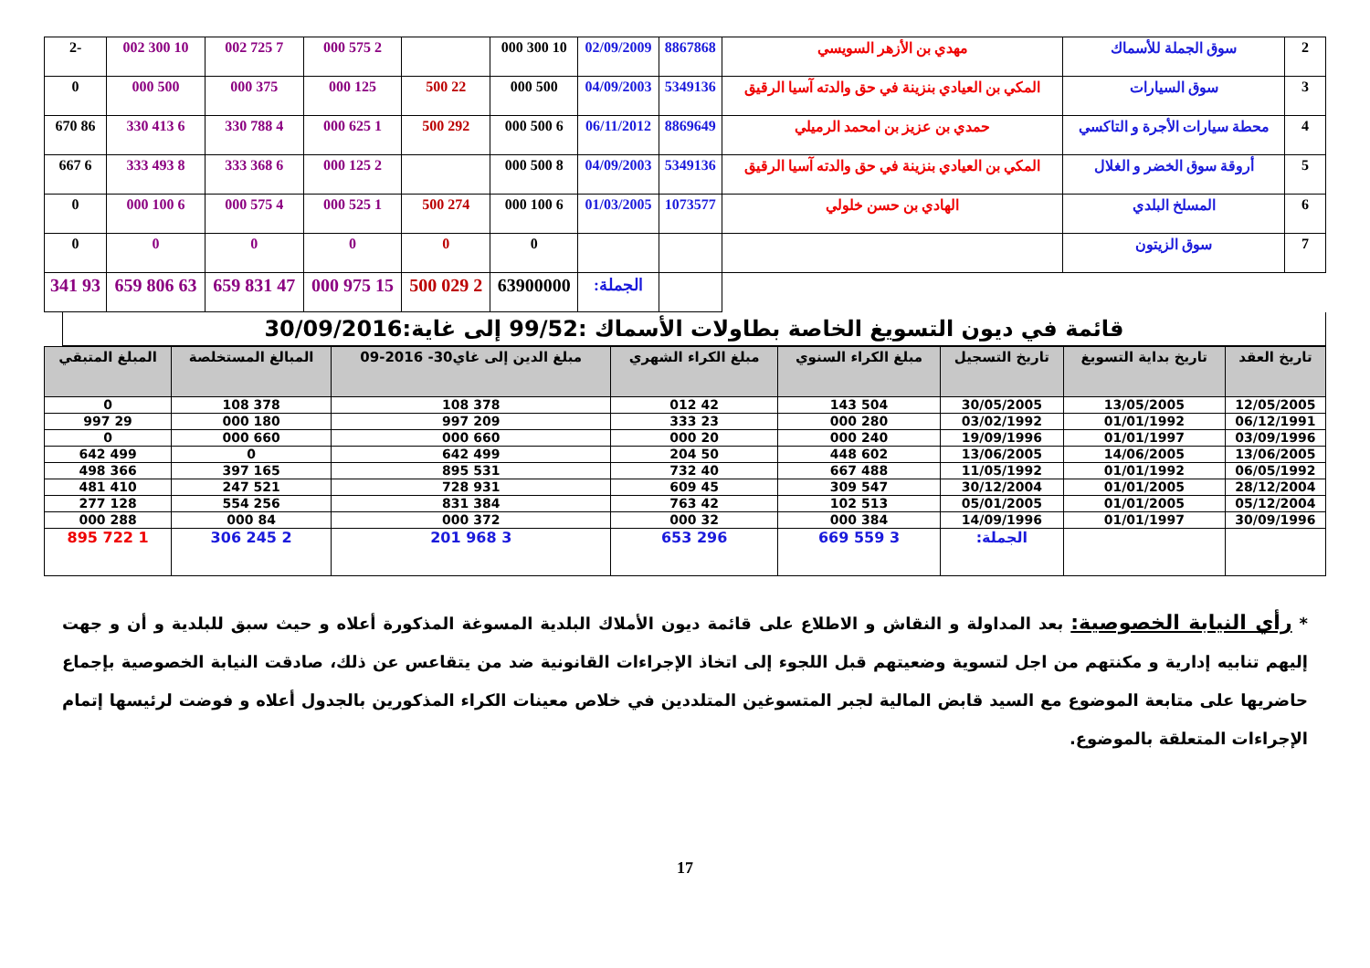| 2 | سوق الجملة للأسماك | مهدي بن الأزهر السويسي | 8867868 | 02/09/2009 | 10 300 000 | | 2 575 000 | 7 725 002 | 10 300 002 | -2 |
| 3 | سوق السيارات | المكي بن العيادي بنزينة في حق والدته آسيا الرقيق | 5349136 | 04/09/2003 | 500 000 | 22 500 | 125 000 | 375 000 | 500 000 | 0 |
| 4 | محطة سيارات الأجرة و التاكسي | حمدي بن عزيز بن امحمد الرميلي | 8869649 | 06/11/2012 | 6 500 000 | 292 500 | 1 625 000 | 4 788 330 | 6 413 330 | 86 670 |
| 5 | أروقة سوق الخضر و الغلال | المكي بن العيادي بنزينة في حق والدته آسيا الرقيق | 5349136 | 04/09/2003 | 8 500 000 | | 2 125 000 | 6 368 333 | 8 493 333 | 6 667 |
| 6 | المسلخ البلدي | الهادي بن حسن خلولي | 1073577 | 01/03/2005 | 6 100 000 | 274 500 | 1 525 000 | 4 575 000 | 6 100 000 | 0 |
| 7 | سوق الزيتون | | | | 0 | 0 | 0 | 0 | 0 | 0 |
| | | | | الجملة: | 63900000 | 2 029 500 | 15 975 000 | 47 831 659 | 63 806 659 | 93 341 |
قائمة في ديون التسويغ الخاصة بطاولات الأسماك :99/52 إلى غاية:30/09/2016
| تاريخ العقد | تاريخ بداية التسويغ | تاريخ التسجيل | مبلغ الكراء السنوي | مبلغ الكراء الشهري | مبلغ الدين إلى غاي30- 2016-09 | المبالغ المستخلصة | المبلغ المتبقي |
| --- | --- | --- | --- | --- | --- | --- | --- |
| 12/05/2005 | 13/05/2005 | 30/05/2005 | 504 143 | 42 012 | 378 108 | 378 108 | 0 |
| 06/12/1991 | 01/01/1992 | 03/02/1992 | 280 000 | 23 333 | 209 997 | 180 000 | 29 997 |
| 03/09/1996 | 01/01/1997 | 19/09/1996 | 240 000 | 20 000 | 660 000 | 660 000 | 0 |
| 13/06/2005 | 14/06/2005 | 13/06/2005 | 602 448 | 50 204 | 499 642 | 0 | 499 642 |
| 06/05/1992 | 01/01/1992 | 11/05/1992 | 488 667 | 40 732 | 531 895 | 165 397 | 366 498 |
| 28/12/2004 | 01/01/2005 | 30/12/2004 | 547 309 | 45 609 | 931 728 | 521 247 | 410 481 |
| 05/12/2004 | 01/01/2005 | 05/01/2005 | 513 102 | 42 763 | 384 831 | 256 554 | 128 277 |
| 30/09/1996 | 01/01/1997 | 14/09/1996 | 384 000 | 32 000 | 372 000 | 84 000 | 288 000 |
| | | الجملة: | 3 559 669 | 296 653 | 3 968 201 | 2 245 306 | 1 722 895 |
* رأي النيابة الخصوصية: بعد المداولة و النقاش و الاطلاع على قائمة ديون الأملاك البلدية المسوغة المذكورة أعلاه و حيث سبق للبلدية و أن و جهت إليهم تنابيه إدارية و مكنتهم من اجل لتسوية وضعيتهم قبل اللجوء إلى اتخاذ الإجراءات القانونية ضد من يتقاعس عن ذلك، صادقت النيابة الخصوصية بإجماع حاضريها على متابعة الموضوع مع السيد قابض المالية لجبر المتسوغين المتلددين في خلاص معينات الكراء المذكورين بالجدول أعلاه و فوضت لرئيسها إتمام الإجراءات المتعلقة بالموضوع.
17